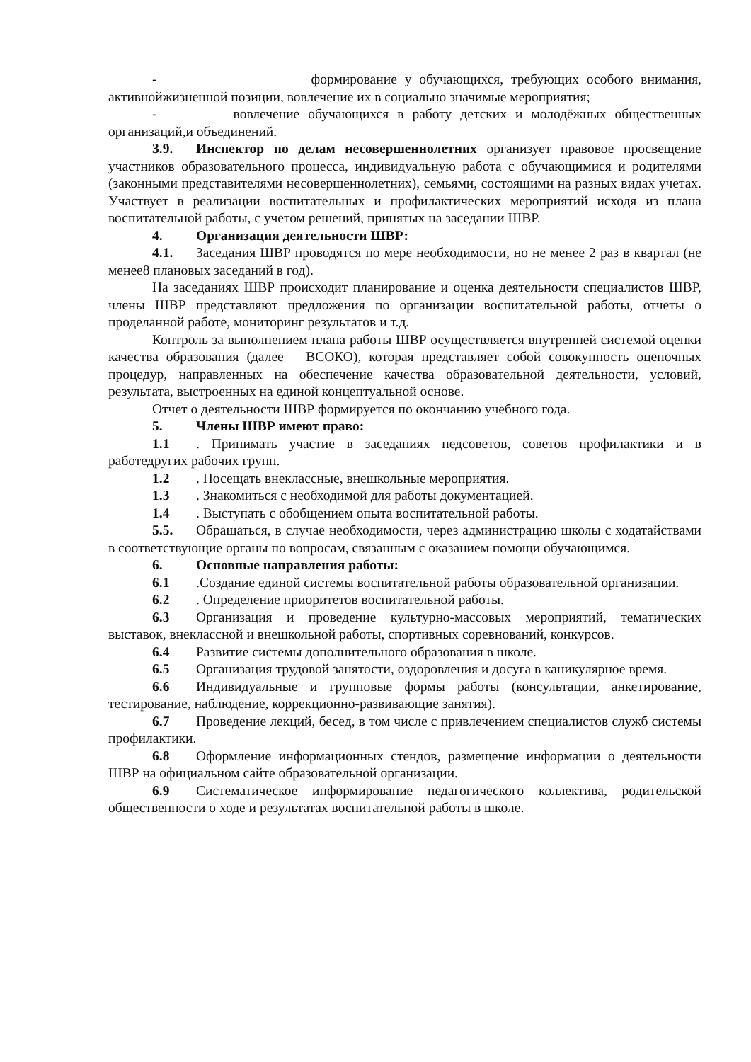- формирование у обучающихся, требующих особого внимания, активнойжизненной позиции, вовлечение их в социально значимые мероприятия;
- вовлечение обучающихся в работу детских и молодёжных общественных организаций,и объединений.
3.9. Инспектор по делам несовершеннолетних организует правовое просвещение участников образовательного процесса, индивидуальную работа с обучающимися и родителями (законными представителями несовершеннолетних), семьями, состоящими на разных видах учетах. Участвует в реализации воспитательных и профилактических мероприятий исходя из плана воспитательной работы, с учетом решений, принятых на заседании ШВР.
4. Организация деятельности ШВР:
4.1. Заседания ШВР проводятся по мере необходимости, но не менее 2 раз в квартал (не менее8 плановых заседаний в год).
На заседаниях ШВР происходит планирование и оценка деятельности специалистов ШВР, члены ШВР представляют предложения по организации воспитательной работы, отчеты о проделанной работе, мониторинг результатов и т.д.
Контроль за выполнением плана работы ШВР осуществляется внутренней системой оценки качества образования (далее – ВСОКО), которая представляет собой совокупность оценочных процедур, направленных на обеспечение качества образовательной деятельности, условий, результата, выстроенных на единой концептуальной основе.
Отчет о деятельности ШВР формируется по окончанию учебного года.
5. Члены ШВР имеют право:
1.1. Принимать участие в заседаниях педсоветов, советов профилактики и в работедругих рабочих групп.
1.2. Посещать внеклассные, внешкольные мероприятия.
1.3. Знакомиться с необходимой для работы документацией.
1.4. Выступать с обобщением опыта воспитательной работы.
5.5. Обращаться, в случае необходимости, через администрацию школы с ходатайствами в соответствующие органы по вопросам, связанным с оказанием помощи обучающимся.
6. Основные направления работы:
6.1.Создание единой системы воспитательной работы образовательной организации.
6.2. Определение приоритетов воспитательной работы.
6.3 Организация и проведение культурно-массовых мероприятий, тематических выставок, внеклассной и внешкольной работы, спортивных соревнований, конкурсов.
6.4 Развитие системы дополнительного образования в школе.
6.5 Организация трудовой занятости, оздоровления и досуга в каникулярное время.
6.6 Индивидуальные и групповые формы работы (консультации, анкетирование, тестирование, наблюдение, коррекционно-развивающие занятия).
6.7 Проведение лекций, бесед, в том числе с привлечением специалистов служб системы профилактики.
6.8 Оформление информационных стендов, размещение информации о деятельности ШВР на официальном сайте образовательной организации.
6.9 Систематическое информирование педагогического коллектива, родительской общественности о ходе и результатах воспитательной работы в школе.